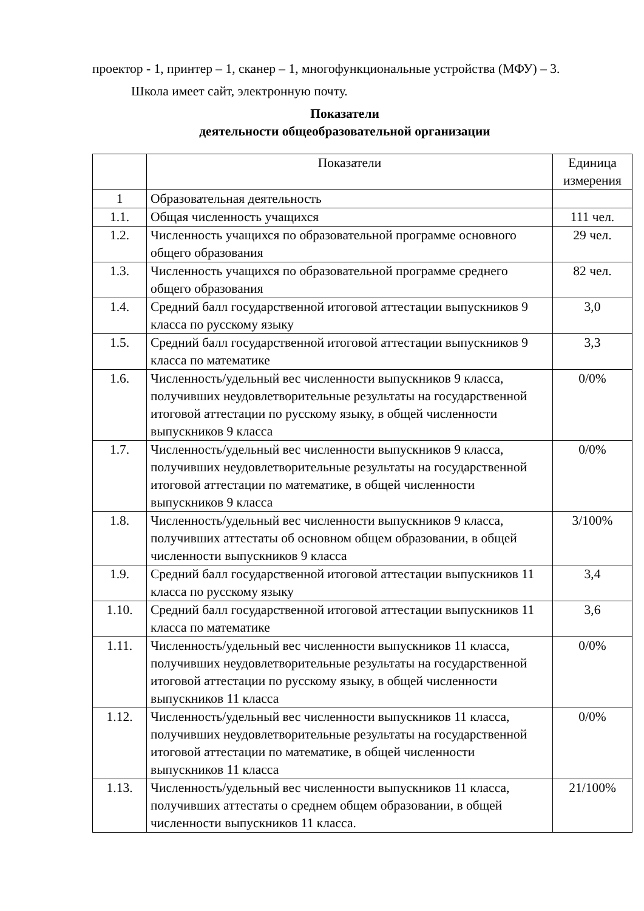проектор - 1, принтер – 1, сканер – 1, многофункциональные устройства (МФУ) – 3.
Школа имеет сайт, электронную почту.
Показатели
деятельности общеобразовательной организации
| | Показатели | Единица измерения |
| 1 | Образовательная деятельность | |
| 1.1. | Общая численность учащихся | 111 чел. |
| 1.2. | Численность учащихся по образовательной программе основного общего образования | 29 чел. |
| 1.3. | Численность учащихся по образовательной программе среднего общего образования | 82 чел. |
| 1.4. | Средний балл государственной итоговой аттестации выпускников 9 класса по русскому языку | 3,0 |
| 1.5. | Средний балл государственной итоговой аттестации выпускников 9 класса по математике | 3,3 |
| 1.6. | Численность/удельный вес численности выпускников 9 класса, получивших неудовлетворительные результаты на государственной итоговой аттестации по русскому языку, в общей численности выпускников 9 класса | 0/0% |
| 1.7. | Численность/удельный вес численности выпускников 9 класса, получивших неудовлетворительные результаты на государственной итоговой аттестации по математике, в общей численности выпускников 9 класса | 0/0% |
| 1.8. | Численность/удельный вес численности выпускников 9 класса, получивших аттестаты об основном общем образовании, в общей численности выпускников 9 класса | 3/100% |
| 1.9. | Средний балл государственной итоговой аттестации выпускников 11 класса по русскому языку | 3,4 |
| 1.10. | Средний балл государственной итоговой аттестации выпускников 11 класса по математике | 3,6 |
| 1.11. | Численность/удельный вес численности выпускников 11 класса, получивших неудовлетворительные результаты на государственной итоговой аттестации по русскому языку, в общей численности выпускников 11 класса | 0/0% |
| 1.12. | Численность/удельный вес численности выпускников 11 класса, получивших неудовлетворительные результаты на государственной итоговой аттестации по математике, в общей численности выпускников 11 класса | 0/0% |
| 1.13. | Численность/удельный вес численности выпускников 11 класса, получивших аттестаты о среднем общем образовании, в общей численности выпускников 11 класса. | 21/100% |